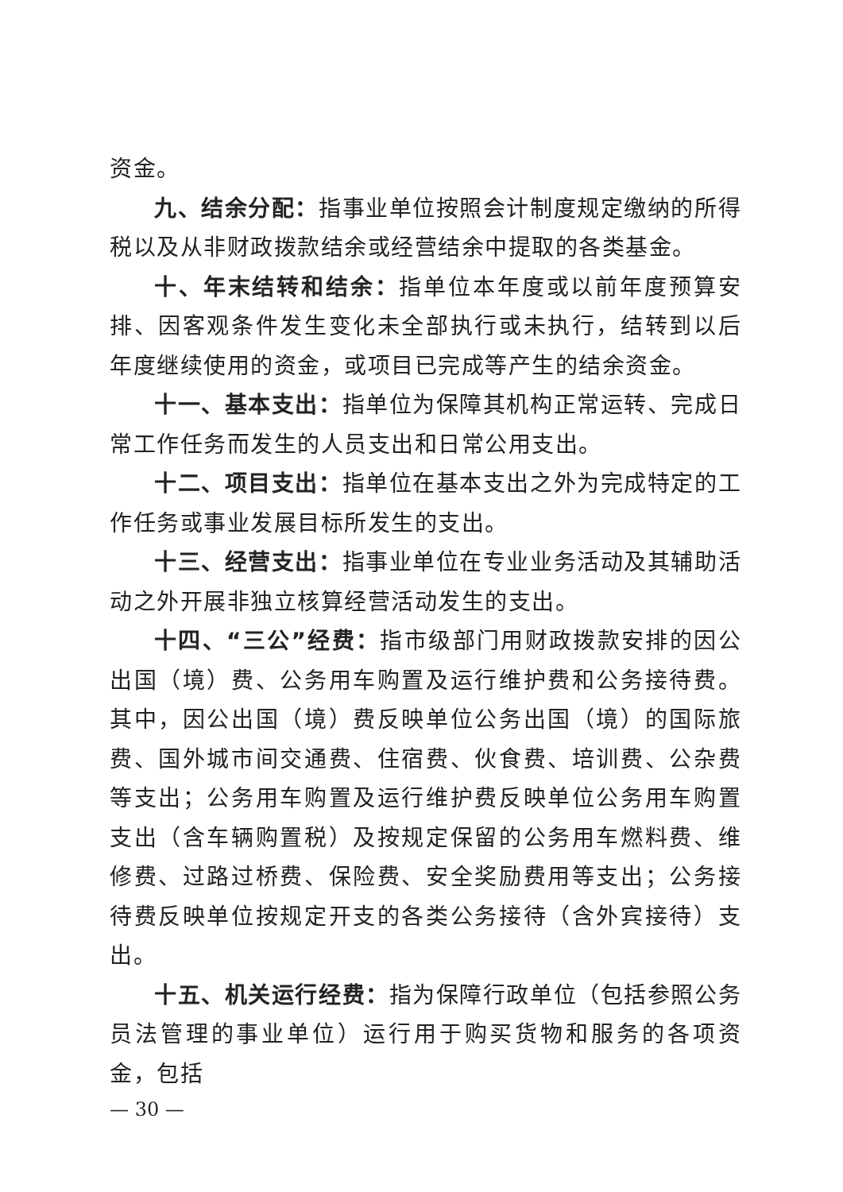资金。
九、结余分配：指事业单位按照会计制度规定缴纳的所得税以及从非财政拨款结余或经营结余中提取的各类基金。
十、年末结转和结余：指单位本年度或以前年度预算安排、因客观条件发生变化未全部执行或未执行，结转到以后年度继续使用的资金，或项目已完成等产生的结余资金。
十一、基本支出：指单位为保障其机构正常运转、完成日常工作任务而发生的人员支出和日常公用支出。
十二、项目支出：指单位在基本支出之外为完成特定的工作任务或事业发展目标所发生的支出。
十三、经营支出：指事业单位在专业业务活动及其辅助活动之外开展非独立核算经营活动发生的支出。
十四、“三公”经费：指市级部门用财政拨款安排的因公出国（境）费、公务用车购置及运行维护费和公务接待费。其中，因公出国（境）费反映单位公务出国（境）的国际旅费、国外城市间交通费、住宿费、伙食费、培训费、公杂费等支出；公务用车购置及运行维护费反映单位公务用车购置支出（含车辆购置税）及按规定保留的公务用车燃料费、维修费、过路过桥费、保险费、安全奖励费用等支出；公务接待费反映单位按规定开支的各类公务接待（含外宾接待）支出。
十五、机关运行经费：指为保障行政单位（包括参照公务员法管理的事业单位）运行用于购买货物和服务的各项资金，包括
— 30 —